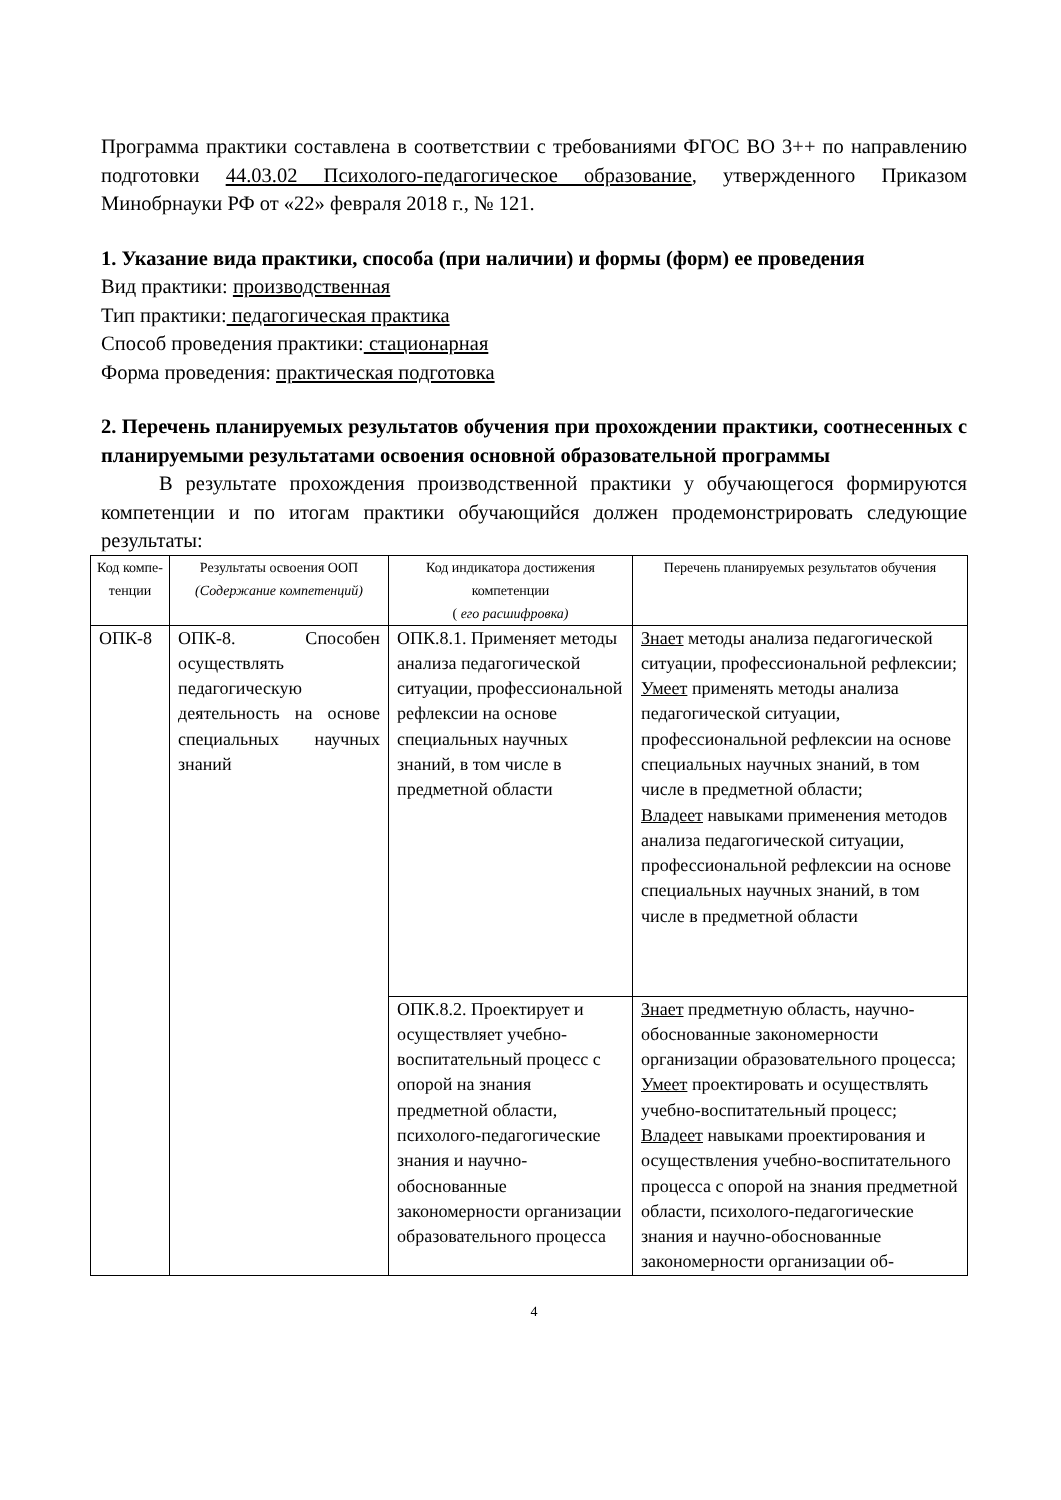Программа практики составлена в соответствии с требованиями ФГОС ВО 3++ по направлению подготовки 44.03.02 Психолого-педагогическое образование, утвержденного Приказом Минобрнауки РФ от «22» февраля 2018 г., № 121.
1. Указание вида практики, способа (при наличии) и формы (форм) ее проведения
Вид практики: производственная
Тип практики: педагогическая практика
Способ проведения практики: стационарная
Форма проведения: практическая подготовка
2. Перечень планируемых результатов обучения при прохождении практики, соотнесенных с планируемыми результатами освоения основной образовательной программы
В результате прохождения производственной практики у обучающегося формируются компетенции и по итогам практики обучающийся должен продемонстрировать следующие результаты:
| Код компе-тенции | Результаты освоения ООП (Содержание компетенций) | Код индикатора достижения компетенции ( его расшифровка) | Перечень планируемых результатов обучения |
| --- | --- | --- | --- |
| ОПК-8 | ОПК-8. Способен осуществлять педагогическую деятельность на основе специальных научных знаний | ОПК.8.1. Применяет методы анализа педагогической ситуации, профессиональной рефлексии на основе специальных научных знаний, в том числе в предметной области | Знает методы анализа педагогической ситуации, профессиональной рефлексии; Умеет применять методы анализа педагогической ситуации, профессиональной рефлексии на основе специальных научных знаний, в том числе в предметной области; Владеет навыками применения методов анализа педагогической ситуации, профессиональной рефлексии на основе специальных научных знаний, в том числе в предметной области |
| | | ОПК.8.2. Проектирует и осуществляет учебно-воспитательный процесс с опорой на знания предметной области, психолого-педагогические знания и научно-обоснованные закономерности организации образовательного процесса | Знает предметную область, научно-обоснованные закономерности организации образовательного процесса; Умеет проектировать и осуществлять учебно-воспитательный процесс; Владеет навыками проектирования и осуществления учебно-воспитательного процесса с опорой на знания предметной области, психолого-педагогические знания и научно-обоснованные закономерности организации об- |
4